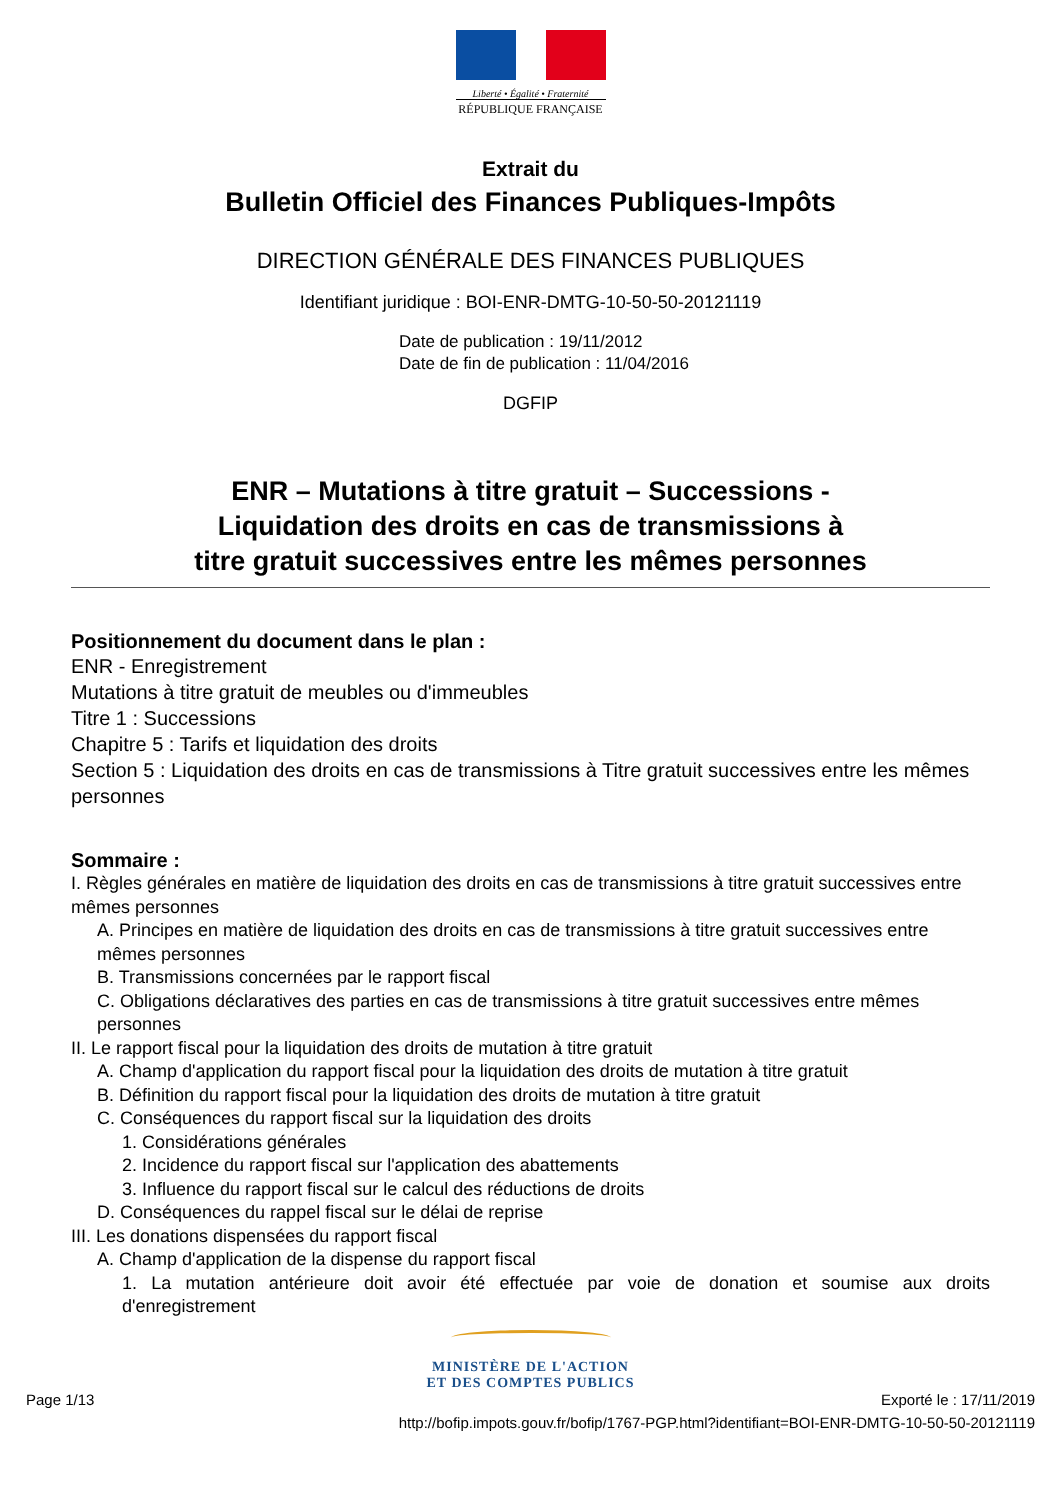Liberté • Égalité • Fraternité
RÉPUBLIQUE FRANÇAISE
Extrait du
Bulletin Officiel des Finances Publiques-Impôts
DIRECTION GÉNÉRALE DES FINANCES PUBLIQUES
Identifiant juridique : BOI-ENR-DMTG-10-50-50-20121119
Date de publication : 19/11/2012
Date de fin de publication : 11/04/2016
DGFIP
ENR – Mutations à titre gratuit – Successions -
Liquidation des droits en cas de transmissions à
titre gratuit successives entre les mêmes personnes
Positionnement du document dans le plan :
ENR - Enregistrement
Mutations à titre gratuit de meubles ou d'immeubles
Titre 1 : Successions
Chapitre 5 : Tarifs et liquidation des droits
Section 5 : Liquidation des droits en cas de transmissions à Titre gratuit successives entre les mêmes personnes
Sommaire :
I. Règles générales en matière de liquidation des droits en cas de transmissions à titre gratuit successives entre mêmes personnes
A. Principes en matière de liquidation des droits en cas de transmissions à titre gratuit successives entre mêmes personnes
B. Transmissions concernées par le rapport fiscal
C. Obligations déclaratives des parties en cas de transmissions à titre gratuit successives entre mêmes personnes
II. Le rapport fiscal pour la liquidation des droits de mutation à titre gratuit
A. Champ d'application du rapport fiscal pour la liquidation des droits de mutation à titre gratuit
B. Définition du rapport fiscal pour la liquidation des droits de mutation à titre gratuit
C. Conséquences du rapport fiscal sur la liquidation des droits
1. Considérations générales
2. Incidence du rapport fiscal sur l'application des abattements
3. Influence du rapport fiscal sur le calcul des réductions de droits
D. Conséquences du rappel fiscal sur le délai de reprise
III. Les donations dispensées du rapport fiscal
A. Champ d'application de la dispense du rapport fiscal
1. La mutation antérieure doit avoir été effectuée par voie de donation et soumise aux droits d'enregistrement
MINISTÈRE DE L'ACTION
ET DES COMPTES PUBLICS
Page 1/13 Exporté le : 17/11/2019
http://bofip.impots.gouv.fr/bofip/1767-PGP.html?identifiant=BOI-ENR-DMTG-10-50-50-20121119